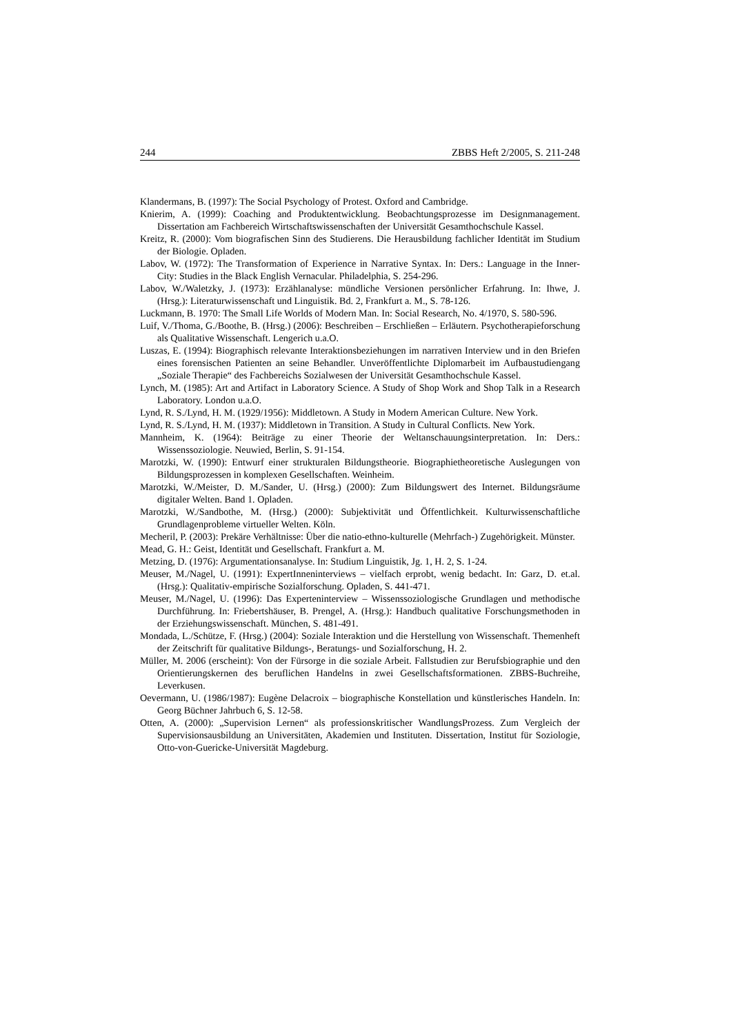244 ZBBS Heft 2/2005, S. 211-248
Klandermans, B. (1997): The Social Psychology of Protest. Oxford and Cambridge.
Knierim, A. (1999): Coaching and Produktentwicklung. Beobachtungsprozesse im Designmanagement. Dissertation am Fachbereich Wirtschaftswissenschaften der Universität Gesamthochschule Kassel.
Kreitz, R. (2000): Vom biografischen Sinn des Studierens. Die Herausbildung fachlicher Identität im Studium der Biologie. Opladen.
Labov, W. (1972): The Transformation of Experience in Narrative Syntax. In: Ders.: Language in the Inner-City: Studies in the Black English Vernacular. Philadelphia, S. 254-296.
Labov, W./Waletzky, J. (1973): Erzählanalyse: mündliche Versionen persönlicher Erfahrung. In: Ihwe, J. (Hrsg.): Literaturwissenschaft und Linguistik. Bd. 2, Frankfurt a. M., S. 78-126.
Luckmann, B. 1970: The Small Life Worlds of Modern Man. In: Social Research, No. 4/1970, S. 580-596.
Luif, V./Thoma, G./Boothe, B. (Hrsg.) (2006): Beschreiben – Erschließen – Erläutern. Psychotherapieforschung als Qualitative Wissenschaft. Lengerich u.a.O.
Luszas, E. (1994): Biographisch relevante Interaktionsbeziehungen im narrativen Interview und in den Briefen eines forensischen Patienten an seine Behandler. Unveröffentlichte Diplomarbeit im Aufbaustudiengang „Soziale Therapie“ des Fachbereichs Sozialwesen der Universität Gesamthochschule Kassel.
Lynch, M. (1985): Art and Artifact in Laboratory Science. A Study of Shop Work and Shop Talk in a Research Laboratory. London u.a.O.
Lynd, R. S./Lynd, H. M. (1929/1956): Middletown. A Study in Modern American Culture. New York.
Lynd, R. S./Lynd, H. M. (1937): Middletown in Transition. A Study in Cultural Conflicts. New York.
Mannheim, K. (1964): Beiträge zu einer Theorie der Weltanschauungsinterpretation. In: Ders.: Wissenssoziologie. Neuwied, Berlin, S. 91-154.
Marotzki, W. (1990): Entwurf einer strukturalen Bildungstheorie. Biographietheoretische Auslegungen von Bildungsprozessen in komplexen Gesellschaften. Weinheim.
Marotzki, W./Meister, D. M./Sander, U. (Hrsg.) (2000): Zum Bildungswert des Internet. Bildungsräume digitaler Welten. Band 1. Opladen.
Marotzki, W./Sandbothe, M. (Hrsg.) (2000): Subjektivität und Öffentlichkeit. Kulturwissenschaftliche Grundlagenprobleme virtueller Welten. Köln.
Mecheril, P. (2003): Prekäre Verhältnisse: Über die natio-ethno-kulturelle (Mehrfach-) Zugehörigkeit. Münster.
Mead, G. H.: Geist, Identität und Gesellschaft. Frankfurt a. M.
Metzing, D. (1976): Argumentationsanalyse. In: Studium Linguistik, Jg. 1, H. 2, S. 1-24.
Meuser, M./Nagel, U. (1991): ExpertInneninterviews – vielfach erprobt, wenig bedacht. In: Garz, D. et.al. (Hrsg.): Qualitativ-empirische Sozialforschung. Opladen, S. 441-471.
Meuser, M./Nagel, U. (1996): Das Experteninterview – Wissenssoziologische Grundlagen und methodische Durchführung. In: Friebertshäuser, B. Prengel, A. (Hrsg.): Handbuch qualitative Forschungsmethoden in der Erziehungswissenschaft. München, S. 481-491.
Mondada, L./Schütze, F. (Hrsg.) (2004): Soziale Interaktion und die Herstellung von Wissenschaft. Themenheft der Zeitschrift für qualitative Bildungs-, Beratungs- und Sozialforschung, H. 2.
Müller, M. 2006 (erscheint): Von der Fürsorge in die soziale Arbeit. Fallstudien zur Berufsbiographie und den Orientierungskernen des beruflichen Handelns in zwei Gesellschaftsformationen. ZBBS-Buchreihe, Leverkusen.
Oevermann, U. (1986/1987): Eugène Delacroix – biographische Konstellation und künstlerisches Handeln. In: Georg Büchner Jahrbuch 6, S. 12-58.
Otten, A. (2000): „Supervision Lernen“ als professionskritischer WandlungsProzess. Zum Vergleich der Supervisionsausbildung an Universitäten, Akademien und Instituten. Dissertation, Institut für Soziologie, Otto-von-Guericke-Universität Magdeburg.